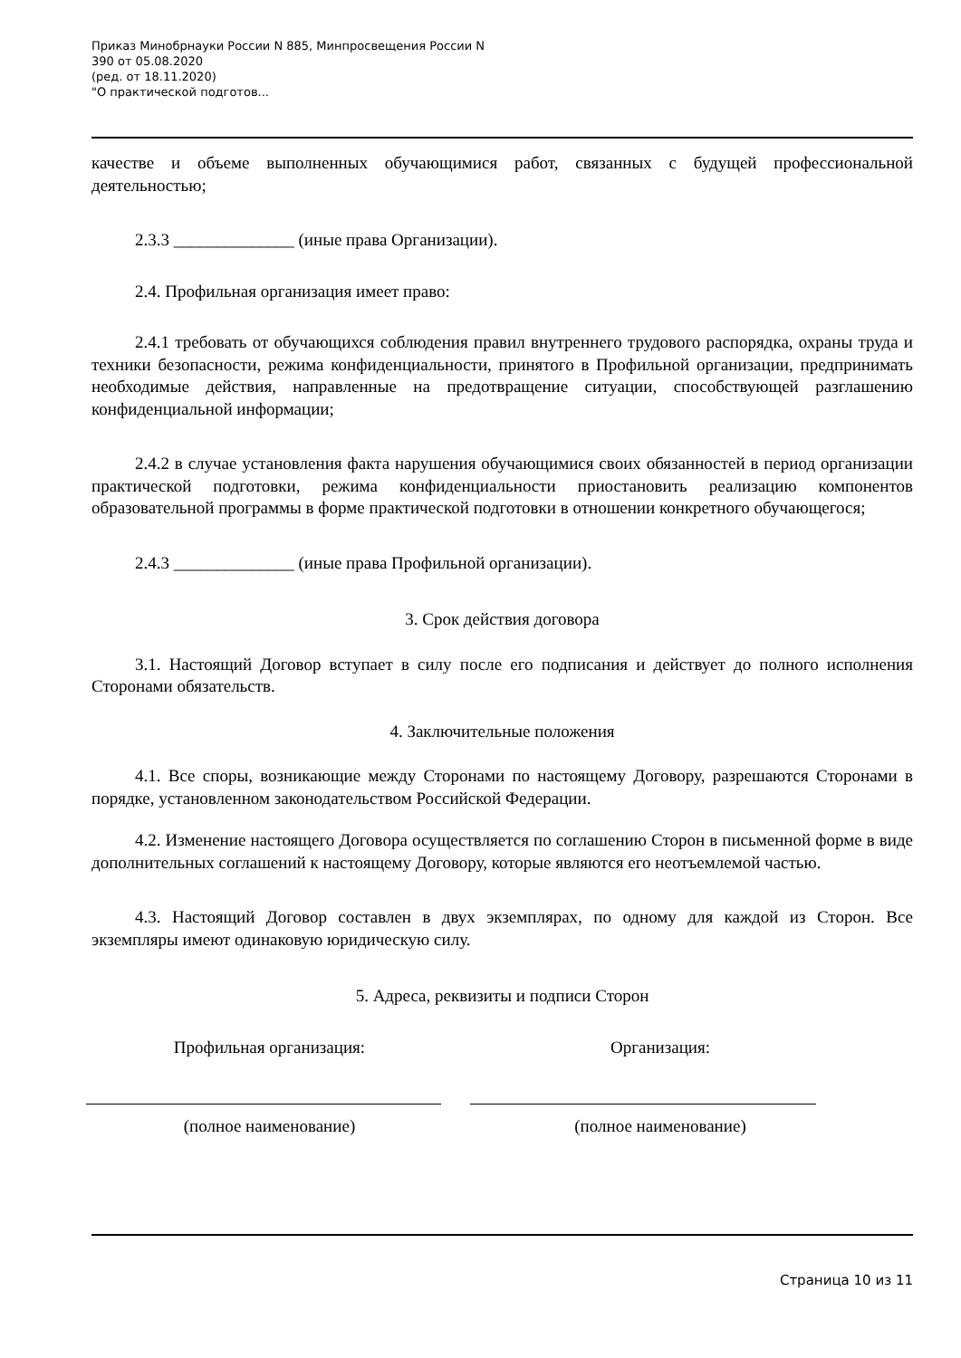Приказ Минобрнауки России N 885, Минпросвещения России N
390 от 05.08.2020
(ред. от 18.11.2020)
"О практической подготов...
качестве и объеме выполненных обучающимися работ, связанных с будущей профессиональной деятельностью;
2.3.3 ______________ (иные права Организации).
2.4. Профильная организация имеет право:
2.4.1 требовать от обучающихся соблюдения правил внутреннего трудового распорядка, охраны труда и техники безопасности, режима конфиденциальности, принятого в Профильной организации, предпринимать необходимые действия, направленные на предотвращение ситуации, способствующей разглашению конфиденциальной информации;
2.4.2 в случае установления факта нарушения обучающимися своих обязанностей в период организации практической подготовки, режима конфиденциальности приостановить реализацию компонентов образовательной программы в форме практической подготовки в отношении конкретного обучающегося;
2.4.3 ______________ (иные права Профильной организации).
3. Срок действия договора
3.1. Настоящий Договор вступает в силу после его подписания и действует до полного исполнения Сторонами обязательств.
4. Заключительные положения
4.1. Все споры, возникающие между Сторонами по настоящему Договору, разрешаются Сторонами в порядке, установленном законодательством Российской Федерации.
4.2. Изменение настоящего Договора осуществляется по соглашению Сторон в письменной форме в виде дополнительных соглашений к настоящему Договору, которые являются его неотъемлемой частью.
4.3. Настоящий Договор составлен в двух экземплярах, по одному для каждой из Сторон. Все экземпляры имеют одинаковую юридическую силу.
5. Адреса, реквизиты и подписи Сторон
Профильная организация: Организация:
(полное наименование) (полное наименование)
Страница 10 из 11